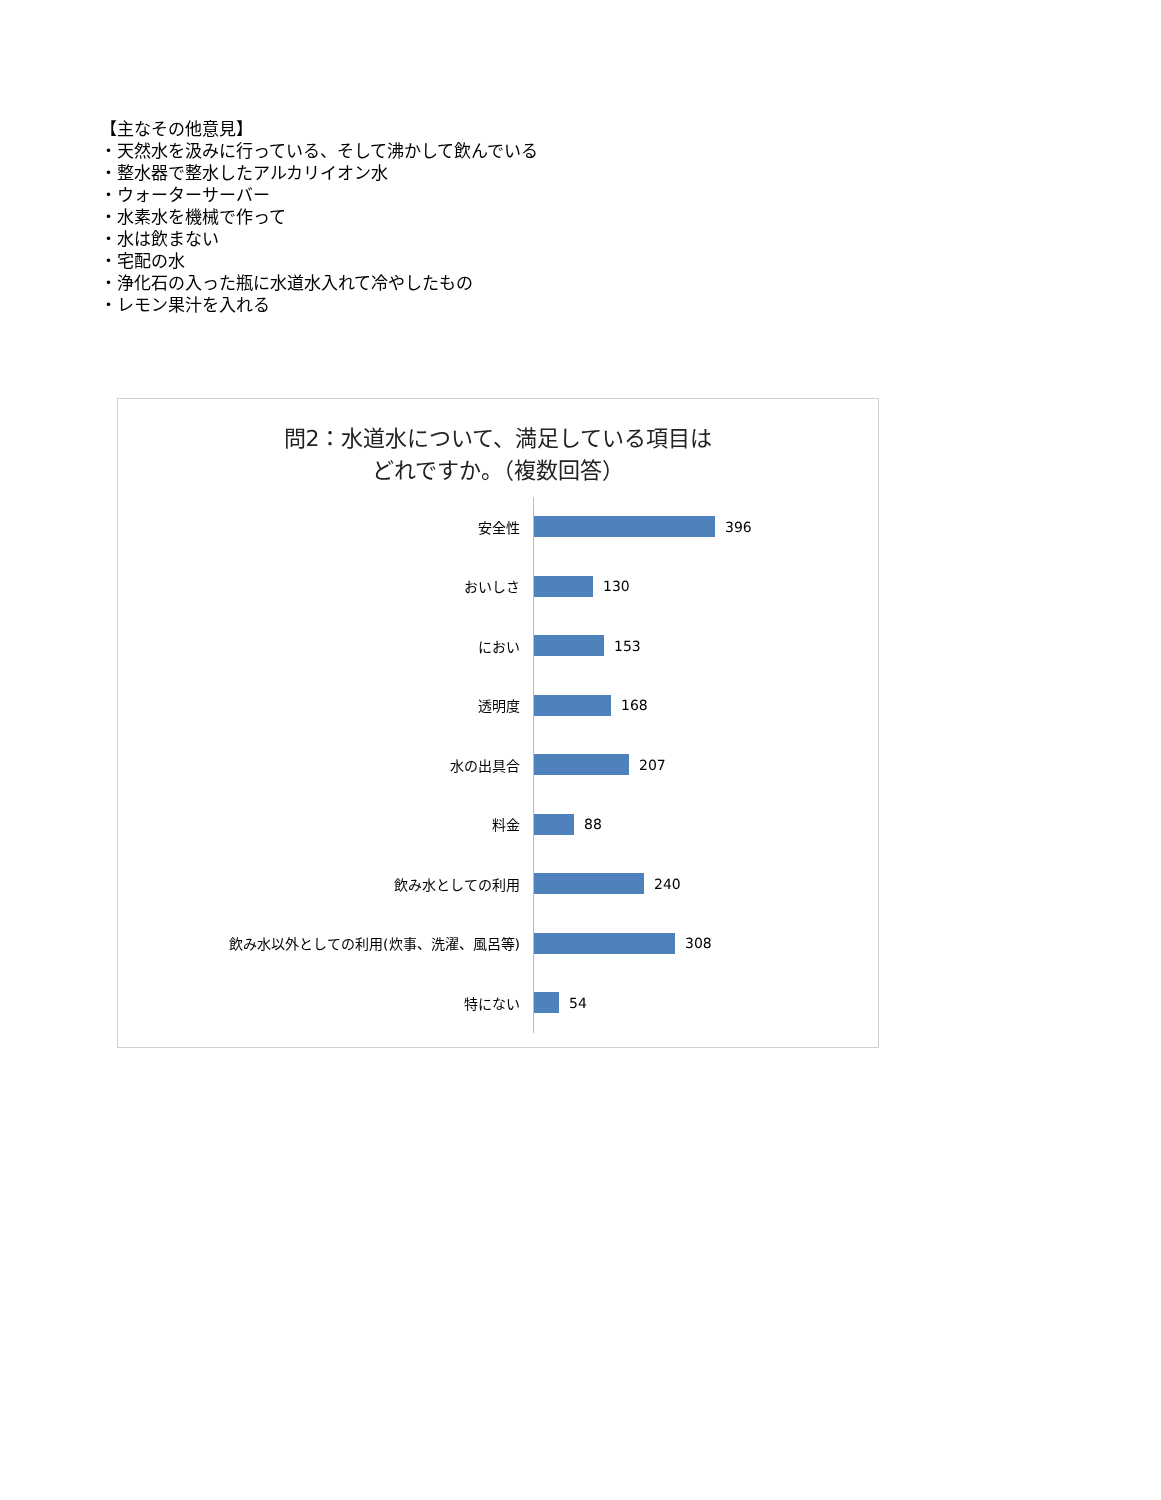【主なその他意見】
・天然水を汲みに行っている、そして沸かして飲んでいる
・整水器で整水したアルカリイオン水
・ウォーターサーバー
・水素水を機械で作って
・水は飲まない
・宅配の水
・浄化石の入った瓶に水道水入れて冷やしたもの
・レモン果汁を入れる
問2：水道水について、満足している項目は
どれですか。（複数回答）
安全性 396
おいしさ 130
におい 153
透明度 168
水の出具合 207
料金 88
飲み水としての利用 240
飲み水以外としての利用(炊事、洗濯、風呂等) 308
特にない 54